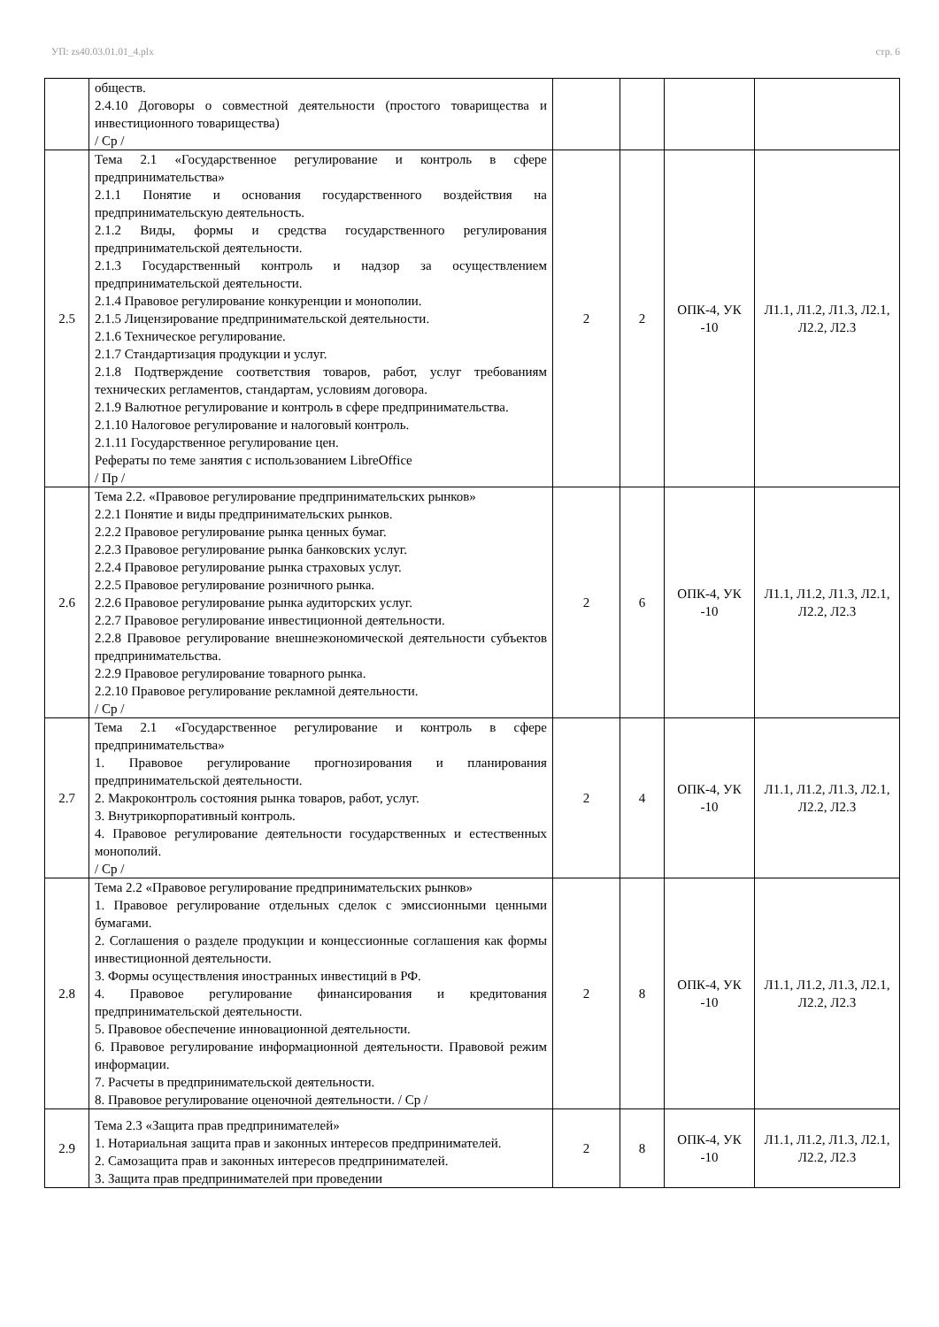УП: zs40.03.01.01_4.plx стр. 6
| | обществ. 2.4.10 Договоры о совместной деятельности (простого товарищества и инвестиционного товарищества) / Ср / | | | | |
| 2.5 | Тема 2.1 «Государственное регулирование и контроль в сфере предпринимательства» 2.1.1 Понятие и основания государственного воздействия на предпринимательскую деятельность. 2.1.2 Виды, формы и средства государственного регулирования предпринимательской деятельности. 2.1.3 Государственный контроль и надзор за осуществлением предпринимательской деятельности. 2.1.4 Правовое регулирование конкуренции и монополии. 2.1.5 Лицензирование предпринимательской деятельности. 2.1.6 Техническое регулирование. 2.1.7 Стандартизация продукции и услуг. 2.1.8 Подтверждение соответствия товаров, работ, услуг требованиям технических регламентов, стандартам, условиям договора. 2.1.9 Валютное регулирование и контроль в сфере предпринимательства. 2.1.10 Налоговое регулирование и налоговый контроль. 2.1.11 Государственное регулирование цен. Рефераты по теме занятия с использованием LibreOffice / Пр / | 2 | 2 | ОПК-4, УК -10 | Л1.1, Л1.2, Л1.3, Л2.1, Л2.2, Л2.3 |
| 2.6 | Тема 2.2. «Правовое регулирование предпринимательских рынков» 2.2.1 Понятие и виды предпринимательских рынков. 2.2.2 Правовое регулирование рынка ценных бумаг. 2.2.3 Правовое регулирование рынка банковских услуг. 2.2.4 Правовое регулирование рынка страховых услуг. 2.2.5 Правовое регулирование розничного рынка. 2.2.6 Правовое регулирование рынка аудиторских услуг. 2.2.7 Правовое регулирование инвестиционной деятельности. 2.2.8 Правовое регулирование внешнеэкономической деятельности субъектов предпринимательства. 2.2.9 Правовое регулирование товарного рынка. 2.2.10 Правовое регулирование рекламной деятельности. / Ср / | 2 | 6 | ОПК-4, УК -10 | Л1.1, Л1.2, Л1.3, Л2.1, Л2.2, Л2.3 |
| 2.7 | Тема 2.1 «Государственное регулирование и контроль в сфере предпринимательства» 1. Правовое регулирование прогнозирования и планирования предпринимательской деятельности. 2. Макроконтроль состояния рынка товаров, работ, услуг. 3. Внутрикорпоративный контроль. 4. Правовое регулирование деятельности государственных и естественных монополий. / Ср / | 2 | 4 | ОПК-4, УК -10 | Л1.1, Л1.2, Л1.3, Л2.1, Л2.2, Л2.3 |
| 2.8 | Тема 2.2 «Правовое регулирование предпринимательских рынков» 1. Правовое регулирование отдельных сделок с эмиссионными ценными бумагами. 2. Соглашения о разделе продукции и концессионные соглашения как формы инвестиционной деятельности. 3. Формы осуществления иностранных инвестиций в РФ. 4. Правовое регулирование финансирования и кредитования предпринимательской деятельности. 5. Правовое обеспечение инновационной деятельности. 6. Правовое регулирование информационной деятельности. Правовой режим информации. 7. Расчеты в предпринимательской деятельности. 8. Правовое регулирование оценочной деятельности. / Ср / | 2 | 8 | ОПК-4, УК -10 | Л1.1, Л1.2, Л1.3, Л2.1, Л2.2, Л2.3 |
| 2.9 | Тема 2.3 «Защита прав предпринимателей» 1. Нотариальная защита прав и законных интересов предпринимателей. 2. Самозащита прав и законных интересов предпринимателей. 3. Защита прав предпринимателей при проведении | 2 | 8 | ОПК-4, УК -10 | Л1.1, Л1.2, Л1.3, Л2.1, Л2.2, Л2.3 |